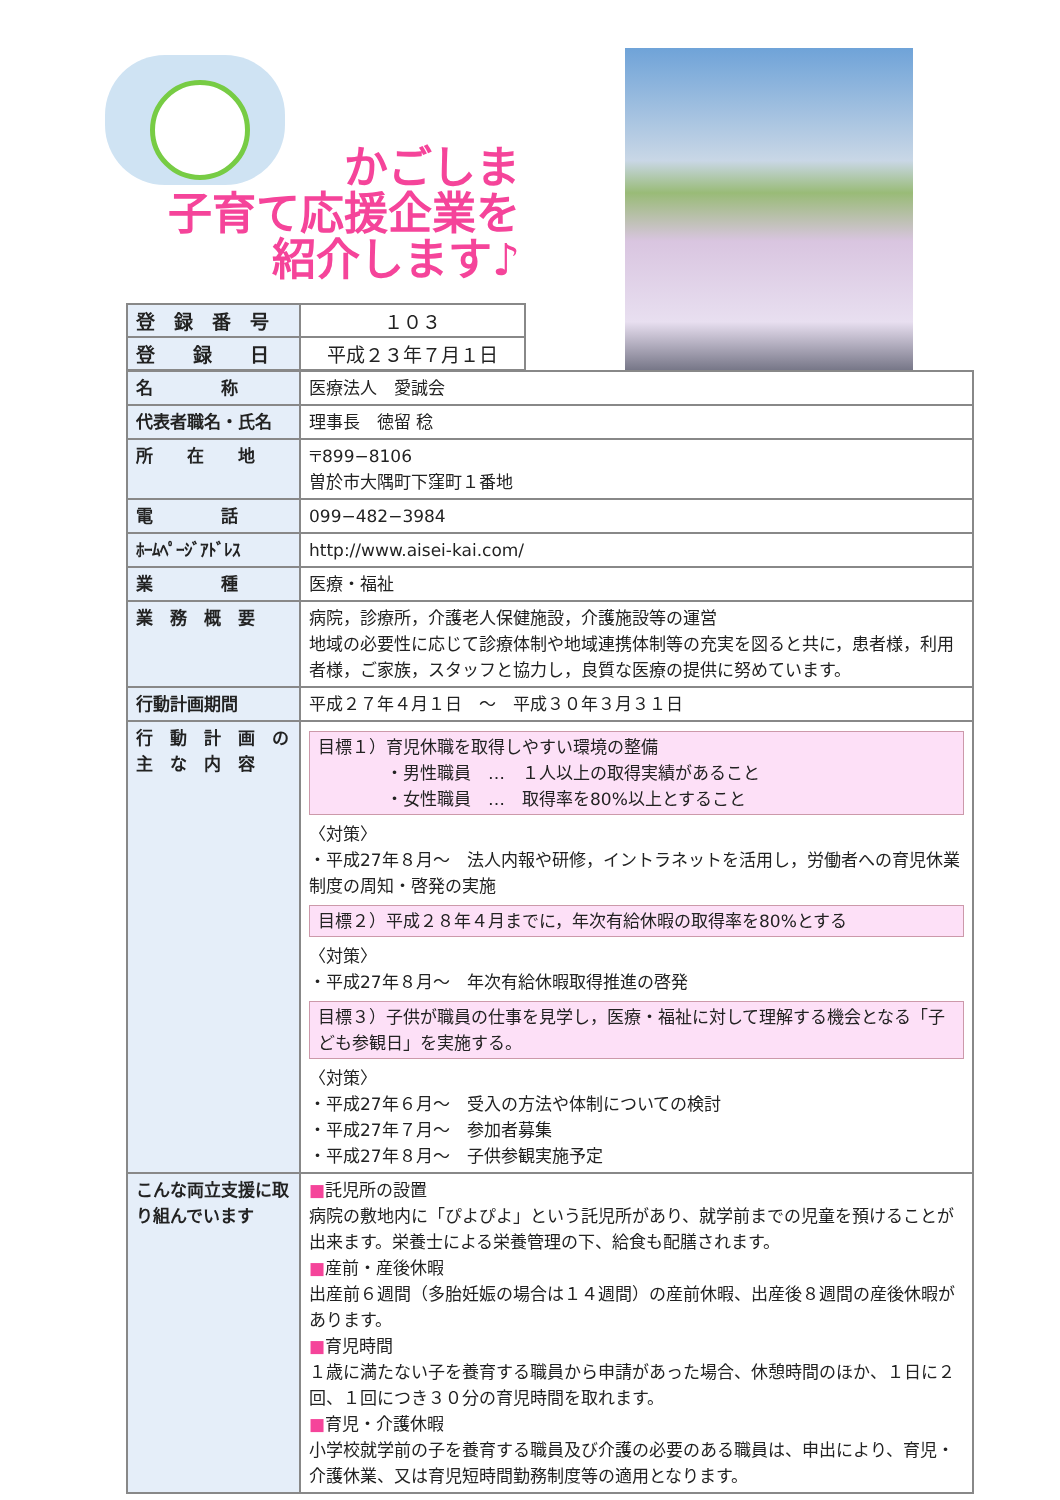かごしま
子育て応援企業を
紹介します♪
| 登 録 番 号 | １０３ |
| 登 録 日 | 平成２３年７月１日 |
| 名 称 | 医療法人 愛誠会 |
| 代表者職名・氏名 | 理事長 徳留 稔 |
| 所 在 地 | 〒899−8106 曽於市大隅町下窪町１番地 |
| 電 話 | 099−482−3984 |
| ﾎｰﾑﾍﾟｰｼﾞｱﾄﾞﾚｽ | http://www.aisei-kai.com/ |
| 業 種 | 医療・福祉 |
| 業 務 概 要 | 病院，診療所，介護老人保健施設，介護施設等の運営 地域の必要性に応じて診療体制や地域連携体制等の充実を図ると共に，患者様，利用者様，ご家族，スタッフと協力し，良質な医療の提供に努めています。 |
| 行動計画期間 | 平成２７年４月１日 ～ 平成３０年３月３１日 |
| 行 動 計 画 の 主 な 内 容 | 目標１）育児休職を取得しやすい環境の整備 ・男性職員 … １人以上の取得実績があること ・女性職員 … 取得率を80%以上とすること 〈対策〉 ・平成27年８月～ 法人内報や研修，イントラネットを活用し，労働者への育児休業制度の周知・啓発の実施 目標２）平成２８年４月までに，年次有給休暇の取得率を80%とする 〈対策〉 ・平成27年８月～ 年次有給休暇取得推進の啓発 目標３）子供が職員の仕事を見学し，医療・福祉に対して理解する機会となる「子ども参観日」を実施する。 〈対策〉 ・平成27年６月～ 受入の方法や体制についての検討 ・平成27年７月～ 参加者募集 ・平成27年８月～ 子供参観実施予定 |
| こんな両立支援に取り組んでいます | ■ 託児所の設置 病院の敷地内に「ぴよぴよ」という託児所があり、就学前までの児童を預けることが出来ます。栄養士による栄養管理の下、給食も配膳されます。 ■ 産前・産後休暇 出産前６週間（多胎妊娠の場合は１４週間）の産前休暇、出産後８週間の産後休暇があります。 ■ 育児時間 １歳に満たない子を養育する職員から申請があった場合、休憩時間のほか、１日に２回、１回につき３０分の育児時間を取れます。 ■ 育児・介護休暇 小学校就学前の子を養育する職員及び介護の必要のある職員は、申出により、育児・介護休業、又は育児短時間勤務制度等の適用となります。 |